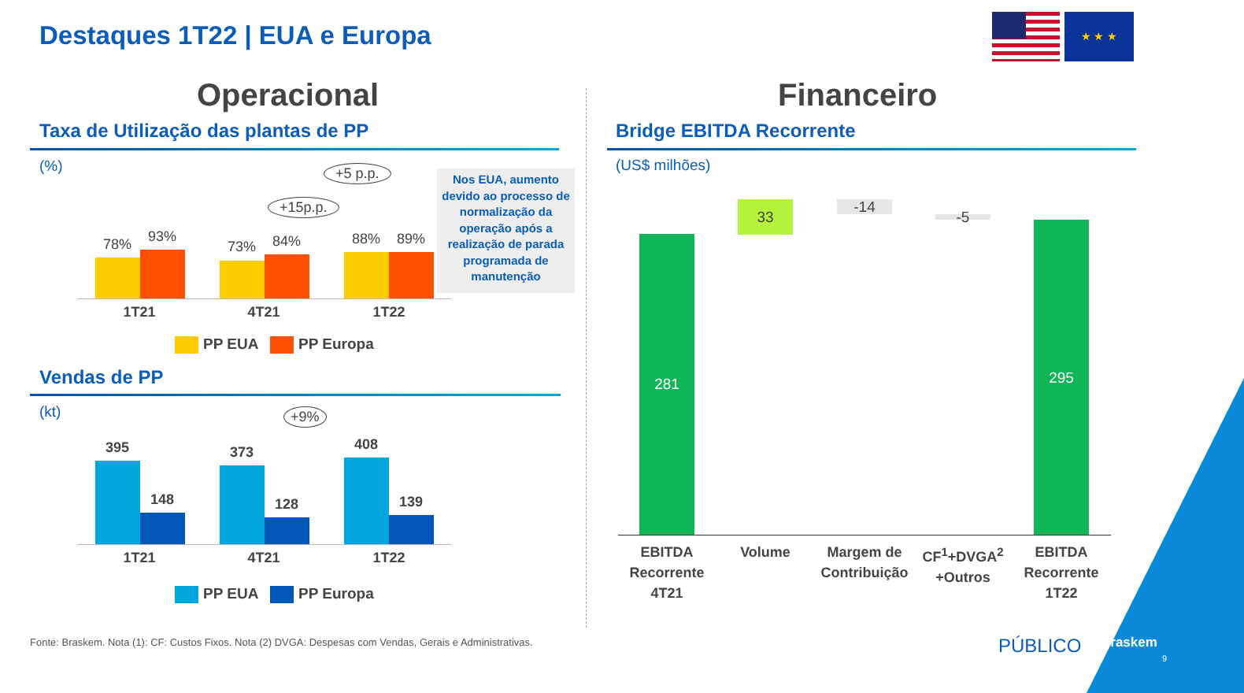Destaques 1T22 | EUA e Europa
★ ★ ★
Operacional Financeiro
Taxa de Utilização das plantas de PP
(%) +5 p.p.
+15p.p.
78% 93%
73% 84% 88% 89%
1T21 4T21 1T22
Nos EUA, aumento devido ao processo de normalização da operação após a realização de parada programada de manutenção
PP EUA PP Europa
Vendas de PP
(kt) +9%
395
148
373
128
408
139
1T21 4T21 1T22
PP EUA PP Europa
Bridge EBITDA Recorrente
(US$ milhões)
281
33 -14
-5 295
EBITDA Recorrente 4T21
Volume
Margem de Contribuição
CF<sup>1</sup>+DVGA<sup>2</sup> +Outros
EBITDA Recorrente 1T22
Fonte: Braskem. Nota (1): CF: Custos Fixos. Nota (2) DVGA: Despesas com Vendas, Gerais e Administrativas.
PÚBLICO Braskem
9